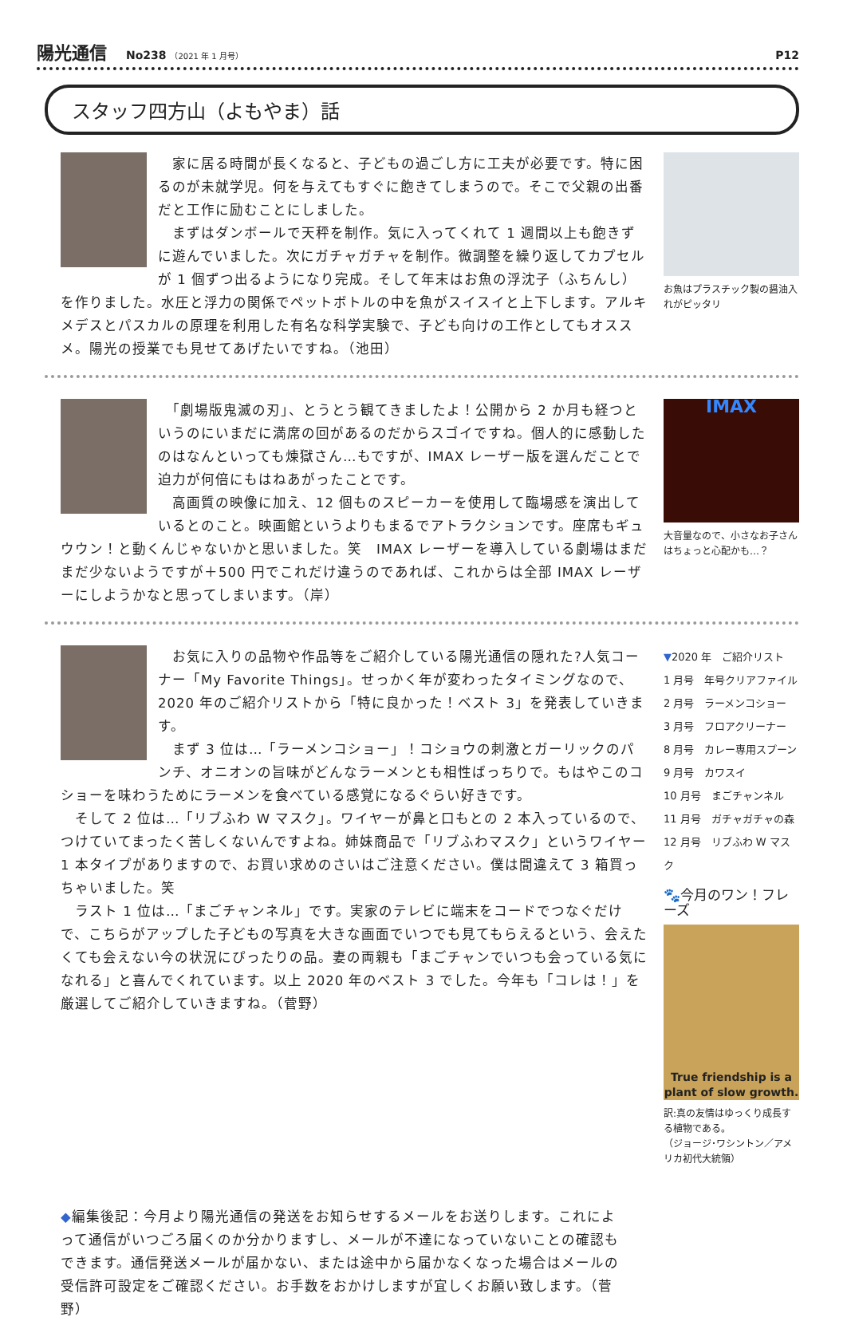陽光通信 No238 （2021 年 1 月号） P12
スタッフ四方山（よもやま）話
　家に居る時間が長くなると、子どもの過ごし方に工夫が必要です。特に困るのが未就学児。何を与えてもすぐに飽きてしまうので。そこで父親の出番だと工作に励むことにしました。
　まずはダンボールで天秤を制作。気に入ってくれて 1 週間以上も飽きずに遊んでいました。次にガチャガチャを制作。微調整を繰り返してカプセルが 1 個ずつ出るようになり完成。そして年末はお魚の浮沈子（ふちんし）を作りました。水圧と浮力の関係でペットボトルの中を魚がスイスイと上下します。アルキメデスとパスカルの原理を利用した有名な科学実験で、子ども向けの工作としてもオススメ。陽光の授業でも見せてあげたいですね。（池田）
お魚はプラスチック製の醤油入れがピッタリ
　「劇場版鬼滅の刃」、とうとう観てきましたよ！公開から 2 か月も経つというのにいまだに満席の回があるのだからスゴイですね。個人的に感動したのはなんといっても煉獄さん…もですが、IMAX レーザー版を選んだことで迫力が何倍にもはねあがったことです。
　高画質の映像に加え、12 個ものスピーカーを使用して臨場感を演出しているとのこと。映画館というよりもまるでアトラクションです。座席もギュウウン！と動くんじゃないかと思いました。笑　IMAX レーザーを導入している劇場はまだまだ少ないようですが＋500 円でこれだけ違うのであれば、これからは全部 IMAX レーザーにしようかなと思ってしまいます。（岸）
IMAX
大音量なので、小さなお子さんはちょっと心配かも…？
　お気に入りの品物や作品等をご紹介している陽光通信の隠れた?人気コーナー「My Favorite Things」。せっかく年が変わったタイミングなので、2020 年のご紹介リストから「特に良かった！ベスト 3」を発表していきます。
　まず 3 位は…「ラーメンコショー」！コショウの刺激とガーリックのパンチ、オニオンの旨味がどんなラーメンとも相性ばっちりで。もはやこのコショーを味わうためにラーメンを食べている感覚になるぐらい好きです。
　そして 2 位は…「リブふわ W マスク」。ワイヤーが鼻と口もとの 2 本入っているので、つけていてまったく苦しくないんですよね。姉妹商品で「リブふわマスク」というワイヤー1 本タイプがありますので、お買い求めのさいはご注意ください。僕は間違えて 3 箱買っちゃいました。笑
　ラスト 1 位は…「まごチャンネル」です。実家のテレビに端末をコードでつなぐだけで、こちらがアップした子どもの写真を大きな画面でいつでも見てもらえるという、会えたくても会えない今の状況にぴったりの品。妻の両親も「まごチャンでいつも会っている気になれる」と喜んでくれています。以上 2020 年のベスト 3 でした。今年も「コレは！」を厳選してご紹介していきますね。（菅野）
▼2020 年　ご紹介リスト
1 月号　年号クリアファイル
2 月号　ラーメンコショー
3 月号　フロアクリーナー
8 月号　カレー専用スプーン
9 月号　カワスイ
10 月号　まごチャンネル
11 月号　ガチャガチャの森
12 月号　リブふわ W マスク
🐾今月のワン！フレーズ
True friendship is a plant of slow growth.
訳:真の友情はゆっくり成長する植物である。
（ジョージ･ワシントン／アメリカ初代大統領）
◆編集後記：今月より陽光通信の発送をお知らせするメールをお送りします。これによって通信がいつごろ届くのか分かりますし、メールが不達になっていないことの確認もできます。通信発送メールが届かない、または途中から届かなくなった場合はメールの受信許可設定をご確認ください。お手数をおかけしますが宜しくお願い致します。（菅野）